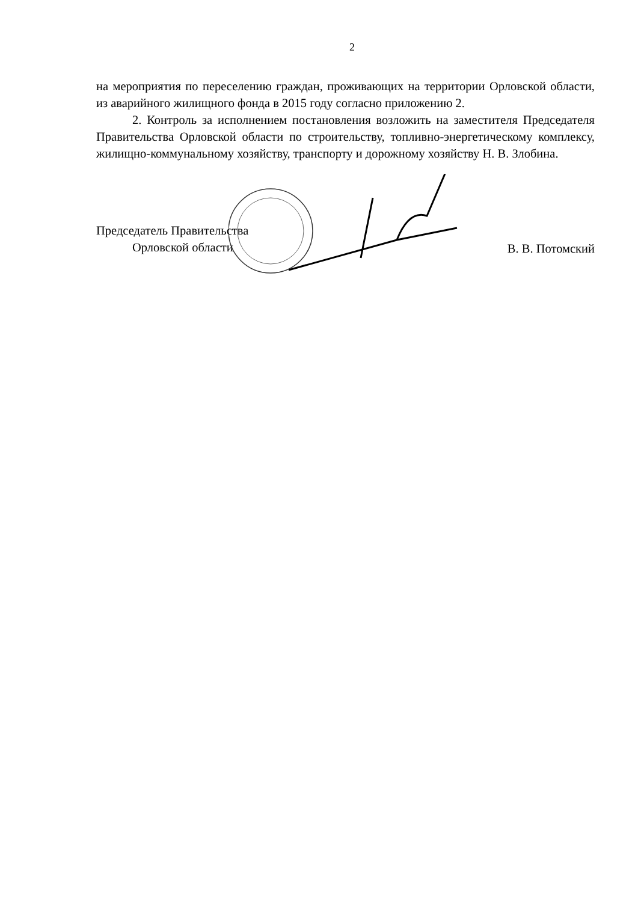2
на мероприятия по переселению граждан, проживающих на территории Орловской области, из аварийного жилищного фонда в 2015 году согласно приложению 2.
2. Контроль за исполнением постановления возложить на заместителя Председателя Правительства Орловской области по строительству, топливно-энергетическому комплексу, жилищно-коммунальному хозяйству, транспорту и дорожному хозяйству Н. В. Злобина.
Председатель Правительства
Орловской области
В. В. Потомский